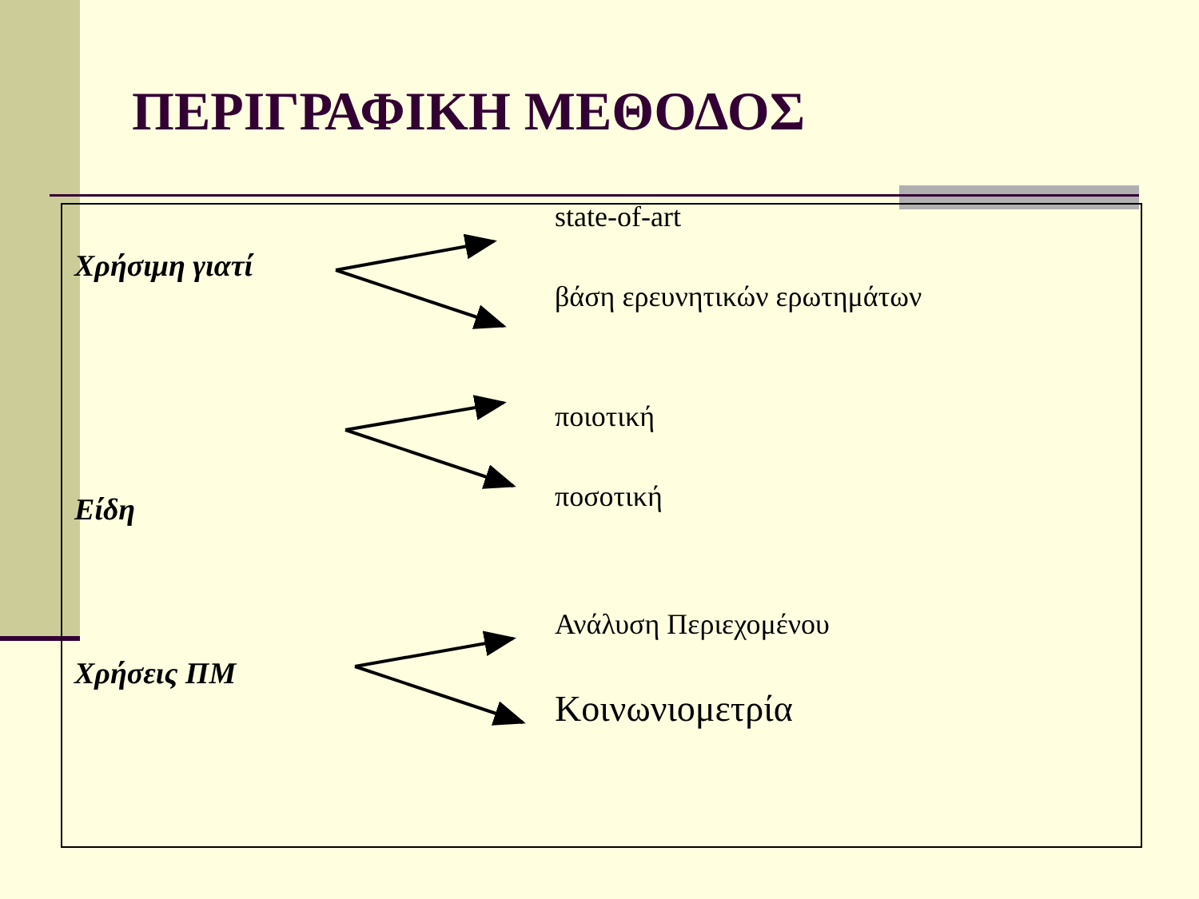ΠΕΡΙΓΡΑΦΙΚΗ ΜΕΘΟΔΟΣ
Χρήσιμη γιατί
state-of-art
βάση ερευνητικών ερωτημάτων
Είδη
ποιοτική
ποσοτική
Χρήσεις ΠΜ
Ανάλυση Περιεχομένου
Κοινωνιομετρία